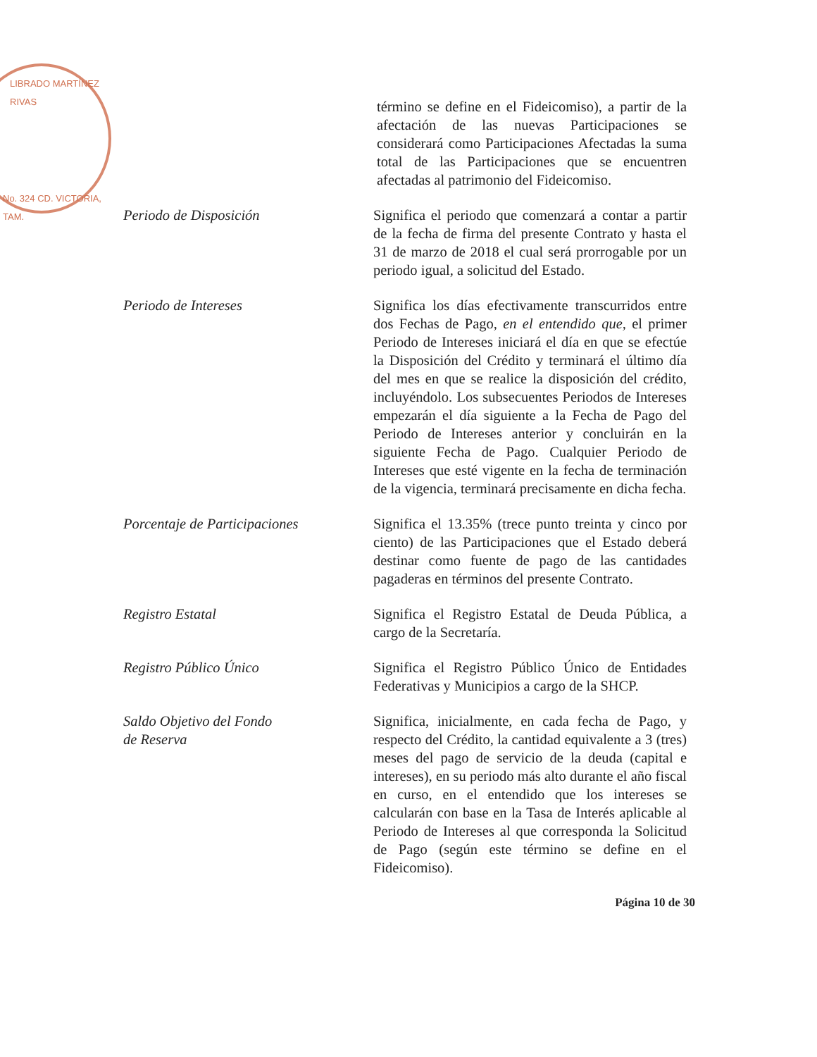LIBRADO MARTÍNEZ RIVAS
No. 324 CD. VICTORIA, TAM.
término se define en el Fideicomiso), a partir de la afectación de las nuevas Participaciones se considerará como Participaciones Afectadas la suma total de las Participaciones que se encuentren afectadas al patrimonio del Fideicomiso.
Periodo de Disposición Significa el periodo que comenzará a contar a partir de la fecha de firma del presente Contrato y hasta el 31 de marzo de 2018 el cual será prorrogable por un periodo igual, a solicitud del Estado.
Periodo de Intereses Significa los días efectivamente transcurridos entre dos Fechas de Pago, en el entendido que, el primer Periodo de Intereses iniciará el día en que se efectúe la Disposición del Crédito y terminará el último día del mes en que se realice la disposición del crédito, incluyéndolo. Los subsecuentes Periodos de Intereses empezarán el día siguiente a la Fecha de Pago del Periodo de Intereses anterior y concluirán en la siguiente Fecha de Pago. Cualquier Periodo de Intereses que esté vigente en la fecha de terminación de la vigencia, terminará precisamente en dicha fecha.
Porcentaje de Participaciones
Significa el 13.35% (trece punto treinta y cinco por ciento) de las Participaciones que el Estado deberá destinar como fuente de pago de las cantidades pagaderas en términos del presente Contrato.
Registro Estatal Significa el Registro Estatal de Deuda Pública, a cargo de la Secretaría.
Registro Público Único Significa el Registro Público Único de Entidades Federativas y Municipios a cargo de la SHCP.
Saldo Objetivo del Fondo
de Reserva
Significa, inicialmente, en cada fecha de Pago, y respecto del Crédito, la cantidad equivalente a 3 (tres) meses del pago de servicio de la deuda (capital e intereses), en su periodo más alto durante el año fiscal en curso, en el entendido que los intereses se calcularán con base en la Tasa de Interés aplicable al Periodo de Intereses al que corresponda la Solicitud de Pago (según este término se define en el Fideicomiso).
Página 10 de 30